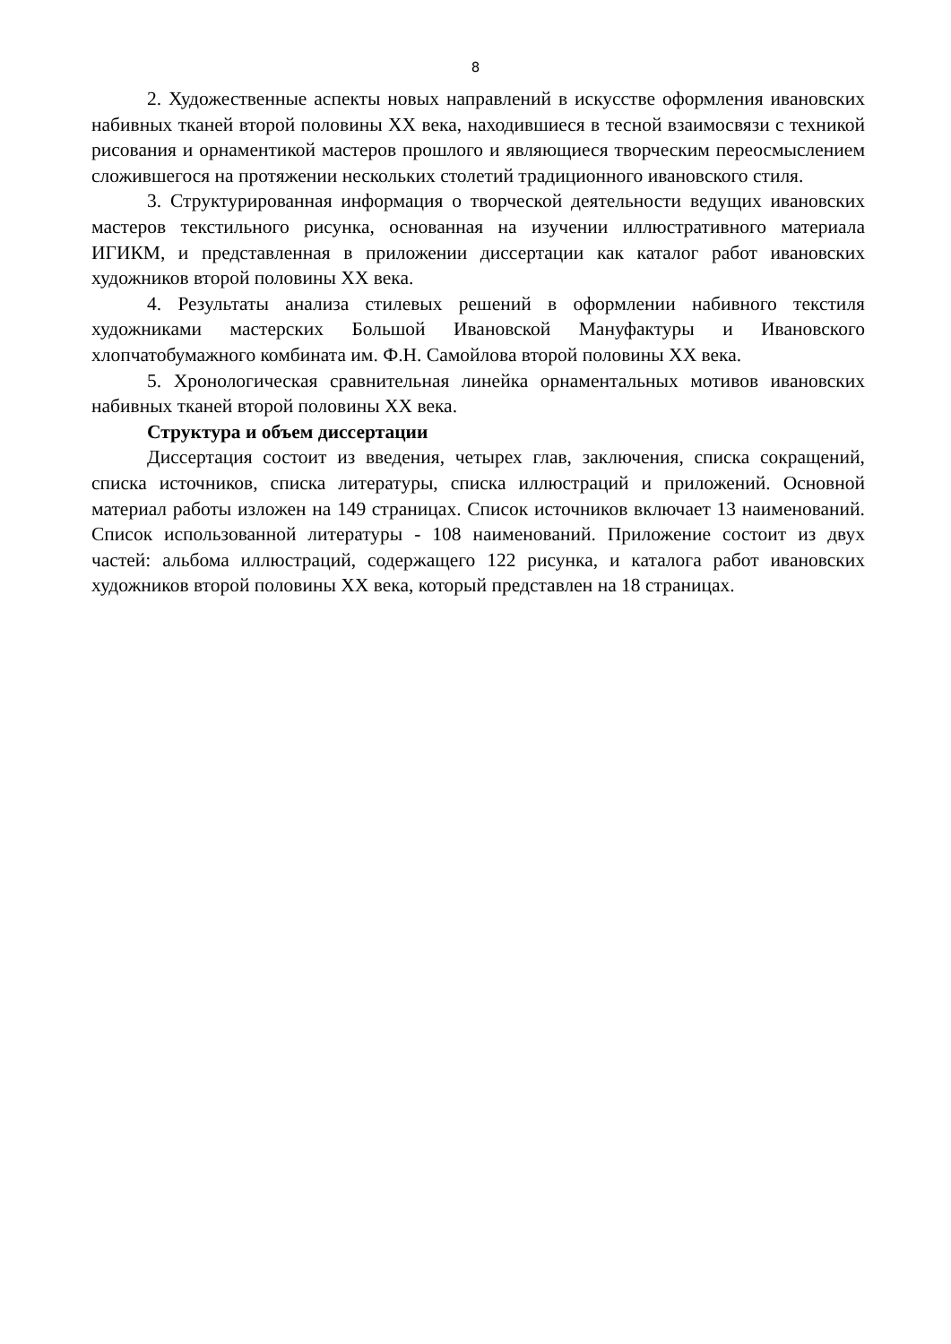8
2. Художественные аспекты новых направлений в искусстве оформления ивановских набивных тканей второй половины ХХ века, находившиеся в тесной взаимосвязи с техникой рисования и орнаментикой мастеров прошлого и являющиеся творческим переосмыслением сложившегося на протяжении нескольких столетий традиционного ивановского стиля.
3. Структурированная информация о творческой деятельности ведущих ивановских мастеров текстильного рисунка, основанная на изучении иллюстративного материала ИГИКМ, и представленная в приложении диссертации как каталог работ ивановских художников второй половины ХХ века.
4. Результаты анализа стилевых решений в оформлении набивного текстиля художниками мастерских Большой Ивановской Мануфактуры и Ивановского хлопчатобумажного комбината им. Ф.Н. Самойлова второй половины ХХ века.
5. Хронологическая сравнительная линейка орнаментальных мотивов ивановских набивных тканей второй половины ХХ века.
Структура и объем диссертации
Диссертация состоит из введения, четырех глав, заключения, списка сокращений, списка источников, списка литературы, списка иллюстраций и приложений. Основной материал работы изложен на 149 страницах. Список источников включает 13 наименований. Список использованной литературы - 108 наименований. Приложение состоит из двух частей: альбома иллюстраций, содержащего 122 рисунка, и каталога работ ивановских художников второй половины ХХ века, который представлен на 18 страницах.